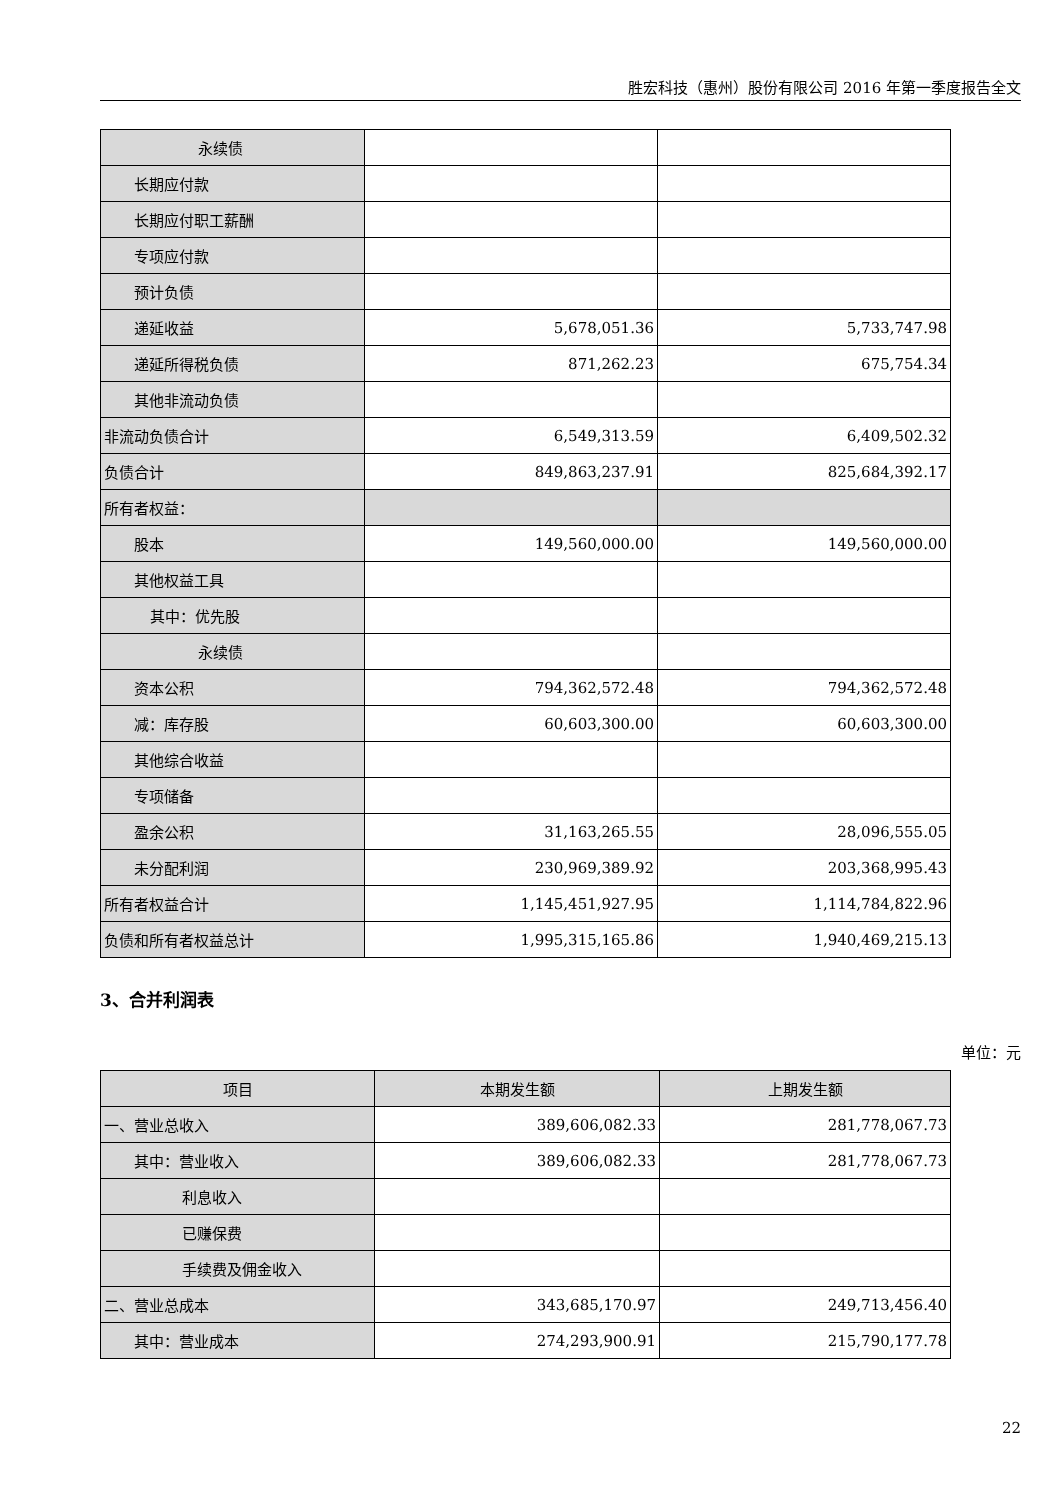胜宏科技（惠州）股份有限公司 2016 年第一季度报告全文
| 永续债 | | |
| 长期应付款 | | |
| 长期应付职工薪酬 | | |
| 专项应付款 | | |
| 预计负债 | | |
| 递延收益 | 5,678,051.36 | 5,733,747.98 |
| 递延所得税负债 | 871,262.23 | 675,754.34 |
| 其他非流动负债 | | |
| 非流动负债合计 | 6,549,313.59 | 6,409,502.32 |
| 负债合计 | 849,863,237.91 | 825,684,392.17 |
| 所有者权益： | | |
| 股本 | 149,560,000.00 | 149,560,000.00 |
| 其他权益工具 | | |
| 其中：优先股 | | |
| 永续债 | | |
| 资本公积 | 794,362,572.48 | 794,362,572.48 |
| 减：库存股 | 60,603,300.00 | 60,603,300.00 |
| 其他综合收益 | | |
| 专项储备 | | |
| 盈余公积 | 31,163,265.55 | 28,096,555.05 |
| 未分配利润 | 230,969,389.92 | 203,368,995.43 |
| 所有者权益合计 | 1,145,451,927.95 | 1,114,784,822.96 |
| 负债和所有者权益总计 | 1,995,315,165.86 | 1,940,469,215.13 |
3、合并利润表
单位：元
| 项目 | 本期发生额 | 上期发生额 |
| --- | --- | --- |
| 一、营业总收入 | 389,606,082.33 | 281,778,067.73 |
| 其中：营业收入 | 389,606,082.33 | 281,778,067.73 |
| 利息收入 | | |
| 已赚保费 | | |
| 手续费及佣金收入 | | |
| 二、营业总成本 | 343,685,170.97 | 249,713,456.40 |
| 其中：营业成本 | 274,293,900.91 | 215,790,177.78 |
22